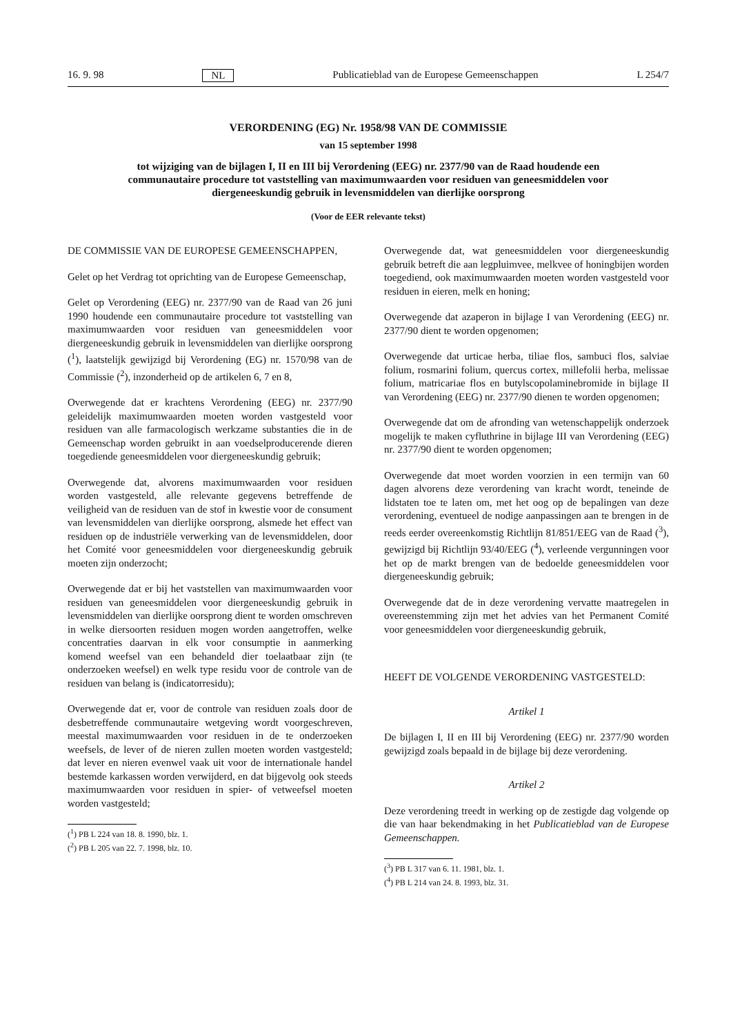16. 9. 98 NL Publicatieblad van de Europese Gemeenschappen L 254/7
VERORDENING (EG) Nr. 1958/98 VAN DE COMMISSIE
van 15 september 1998
tot wijziging van de bijlagen I, II en III bij Verordening (EEG) nr. 2377/90 van de Raad houdende een communautaire procedure tot vaststelling van maximumwaarden voor residuen van geneesmiddelen voor diergeneeskundig gebruik in levensmiddelen van dierlijke oorsprong
(Voor de EER relevante tekst)
DE COMMISSIE VAN DE EUROPESE GEMEENSCHAPPEN,
Gelet op het Verdrag tot oprichting van de Europese Gemeenschap,
Gelet op Verordening (EEG) nr. 2377/90 van de Raad van 26 juni 1990 houdende een communautaire procedure tot vaststelling van maximumwaarden voor residuen van geneesmiddelen voor diergeneeskundig gebruik in levensmiddelen van dierlijke oorsprong (<sup>1</sup>), laatstelijk gewijzigd bij Verordening (EG) nr. 1570/98 van de Commissie (<sup>2</sup>), inzonderheid op de artikelen 6, 7 en 8,
Overwegende dat er krachtens Verordening (EEG) nr. 2377/90 geleidelijk maximumwaarden moeten worden vastgesteld voor residuen van alle farmacologisch werkzame substanties die in de Gemeenschap worden gebruikt in aan voedselproducerende dieren toegediende geneesmiddelen voor diergeneeskundig gebruik;
Overwegende dat, alvorens maximumwaarden voor residuen worden vastgesteld, alle relevante gegevens betreffende de veiligheid van de residuen van de stof in kwestie voor de consument van levensmiddelen van dierlijke oorsprong, alsmede het effect van residuen op de industriële verwerking van de levensmiddelen, door het Comité voor geneesmiddelen voor diergeneeskundig gebruik moeten zijn onderzocht;
Overwegende dat er bij het vaststellen van maximumwaarden voor residuen van geneesmiddelen voor diergeneeskundig gebruik in levensmiddelen van dierlijke oorsprong dient te worden omschreven in welke diersoorten residuen mogen worden aangetroffen, welke concentraties daarvan in elk voor consumptie in aanmerking komend weefsel van een behandeld dier toelaatbaar zijn (te onderzoeken weefsel) en welk type residu voor de controle van de residuen van belang is (indicatorresidu);
Overwegende dat er, voor de controle van residuen zoals door de desbetreffende communautaire wetgeving wordt voorgeschreven, meestal maximumwaarden voor residuen in de te onderzoeken weefsels, de lever of de nieren zullen moeten worden vastgesteld; dat lever en nieren evenwel vaak uit voor de internationale handel bestemde karkassen worden verwijderd, en dat bijgevolg ook steeds maximumwaarden voor residuen in spier- of vetweefsel moeten worden vastgesteld;
(<sup>1</sup>) PB L 224 van 18. 8. 1990, blz. 1.
(<sup>2</sup>) PB L 205 van 22. 7. 1998, blz. 10.
Overwegende dat, wat geneesmiddelen voor diergeneeskundig gebruik betreft die aan legpluimvee, melkvee of honingbijen worden toegediend, ook maximumwaarden moeten worden vastgesteld voor residuen in eieren, melk en honing;
Overwegende dat azaperon in bijlage I van Verordening (EEG) nr. 2377/90 dient te worden opgenomen;
Overwegende dat urticae herba, tiliae flos, sambuci flos, salviae folium, rosmarini folium, quercus cortex, millefolii herba, melissae folium, matricariae flos en butylscopolaminebromide in bijlage II van Verordening (EEG) nr. 2377/90 dienen te worden opgenomen;
Overwegende dat om de afronding van wetenschappelijk onderzoek mogelijk te maken cyfluthrine in bijlage III van Verordening (EEG) nr. 2377/90 dient te worden opgenomen;
Overwegende dat moet worden voorzien in een termijn van 60 dagen alvorens deze verordening van kracht wordt, teneinde de lidstaten toe te laten om, met het oog op de bepalingen van deze verordening, eventueel de nodige aanpassingen aan te brengen in de reeds eerder overeenkomstig Richtlijn 81/851/EEG van de Raad (<sup>3</sup>), gewijzigd bij Richtlijn 93/40/EEG (<sup>4</sup>), verleende vergunningen voor het op de markt brengen van de bedoelde geneesmiddelen voor diergeneeskundig gebruik;
Overwegende dat de in deze verordening vervatte maatregelen in overeenstemming zijn met het advies van het Permanent Comité voor geneesmiddelen voor diergeneeskundig gebruik,
HEEFT DE VOLGENDE VERORDENING VASTGESTELD:
Artikel 1
De bijlagen I, II en III bij Verordening (EEG) nr. 2377/90 worden gewijzigd zoals bepaald in de bijlage bij deze verordening.
Artikel 2
Deze verordening treedt in werking op de zestigde dag volgende op die van haar bekendmaking in het Publicatieblad van de Europese Gemeenschappen.
(<sup>3</sup>) PB L 317 van 6. 11. 1981, blz. 1.
(<sup>4</sup>) PB L 214 van 24. 8. 1993, blz. 31.